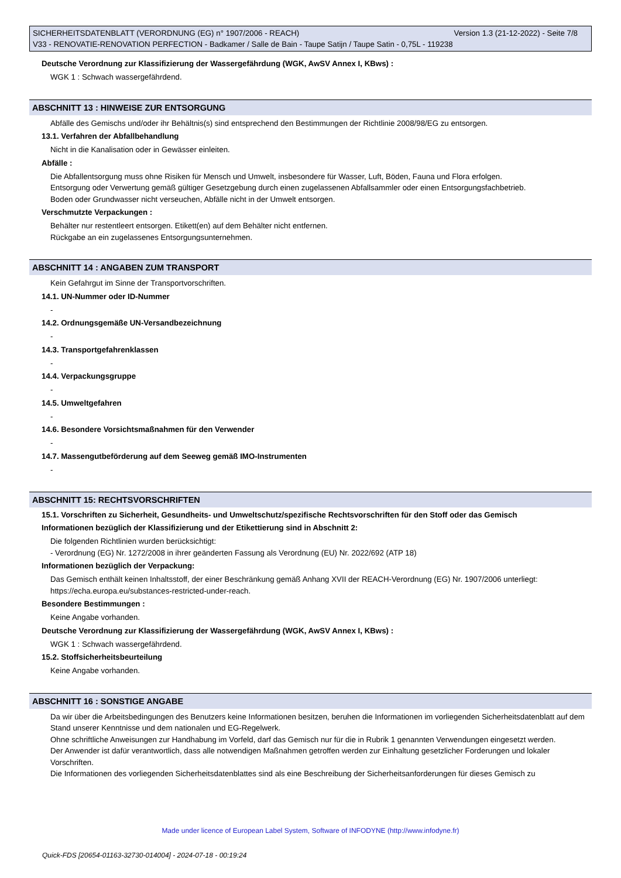SICHERHEITSDATENBLATT (VERORDNUNG (EG) n° 1907/2006 - REACH) Version 1.3 (21-12-2022) - Seite 7/8
V33 - RENOVATIE-RENOVATION PERFECTION - Badkamer / Salle de Bain - Taupe Satijn / Taupe Satin - 0,75L - 119238
Deutsche Verordnung zur Klassifizierung der Wassergefährdung (WGK, AwSV Annex I, KBws) :
WGK 1 : Schwach wassergefährdend.
ABSCHNITT 13 : HINWEISE ZUR ENTSORGUNG
Abfälle des Gemischs und/oder ihr Behältnis(s) sind entsprechend den Bestimmungen der Richtlinie 2008/98/EG zu entsorgen.
13.1. Verfahren der Abfallbehandlung
Nicht in die Kanalisation oder in Gewässer einleiten.
Abfälle :
Die Abfallentsorgung muss ohne Risiken für Mensch und Umwelt, insbesondere für Wasser, Luft, Böden, Fauna und Flora erfolgen.
Entsorgung oder Verwertung gemäß gültiger Gesetzgebung durch einen zugelassenen Abfallsammler oder einen Entsorgungsfachbetrieb.
Boden oder Grundwasser nicht verseuchen, Abfälle nicht in der Umwelt entsorgen.
Verschmutzte Verpackungen :
Behälter nur restentleert entsorgen. Etikett(en) auf dem Behälter nicht entfernen.
Rückgabe an ein zugelassenes Entsorgungsunternehmen.
ABSCHNITT 14 : ANGABEN ZUM TRANSPORT
Kein Gefahrgut im Sinne der Transportvorschriften.
14.1. UN-Nummer oder ID-Nummer
-
14.2. Ordnungsgemäße UN-Versandbezeichnung
-
14.3. Transportgefahrenklassen
-
14.4. Verpackungsgruppe
-
14.5. Umweltgefahren
-
14.6. Besondere Vorsichtsmaßnahmen für den Verwender
-
14.7. Massengutbeförderung auf dem Seeweg gemäß IMO-Instrumenten
-
ABSCHNITT 15: RECHTSVORSCHRIFTEN
15.1. Vorschriften zu Sicherheit, Gesundheits- und Umweltschutz/spezifische Rechtsvorschriften für den Stoff oder das Gemisch
Informationen bezüglich der Klassifizierung und der Etikettierung sind in Abschnitt 2:
Die folgenden Richtlinien wurden berücksichtigt:
- Verordnung (EG) Nr. 1272/2008 in ihrer geänderten Fassung als Verordnung (EU) Nr. 2022/692 (ATP 18)
Informationen bezüglich der Verpackung:
Das Gemisch enthält keinen Inhaltsstoff, der einer Beschränkung gemäß Anhang XVII der REACH-Verordnung (EG) Nr. 1907/2006 unterliegt: https://echa.europa.eu/substances-restricted-under-reach.
Besondere Bestimmungen :
Keine Angabe vorhanden.
Deutsche Verordnung zur Klassifizierung der Wassergefährdung (WGK, AwSV Annex I, KBws) :
WGK 1 : Schwach wassergefährdend.
15.2. Stoffsicherheitsbeurteilung
Keine Angabe vorhanden.
ABSCHNITT 16 : SONSTIGE ANGABE
Da wir über die Arbeitsbedingungen des Benutzers keine Informationen besitzen, beruhen die Informationen im vorliegenden Sicherheitsdatenblatt auf dem Stand unserer Kenntnisse und dem nationalen und EG-Regelwerk.
Ohne schriftliche Anweisungen zur Handhabung im Vorfeld, darf das Gemisch nur für die in Rubrik 1 genannten Verwendungen eingesetzt werden.
Der Anwender ist dafür verantwortlich, dass alle notwendigen Maßnahmen getroffen werden zur Einhaltung gesetzlicher Forderungen und lokaler Vorschriften.
Die Informationen des vorliegenden Sicherheitsdatenblattes sind als eine Beschreibung der Sicherheitsanforderungen für dieses Gemisch zu
Made under licence of European Label System, Software of INFODYNE (http://www.infodyne.fr)
Quick-FDS [20654-01163-32730-014004] - 2024-07-18 - 00:19:24